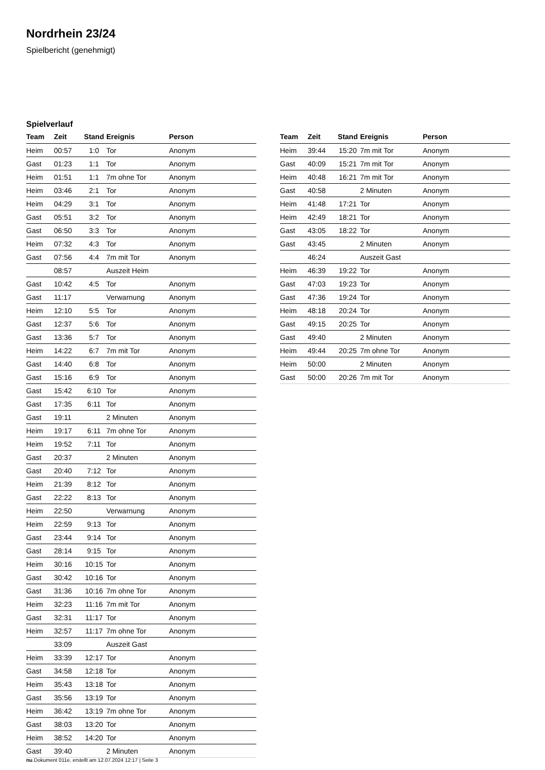Nordrhein 23/24
Spielbericht (genehmigt)
Spielverlauf
| Team | Zeit | Stand | Ereignis | Person |
| --- | --- | --- | --- | --- |
| Heim | 00:57 | 1:0 | Tor | Anonym |
| Gast | 01:23 | 1:1 | Tor | Anonym |
| Heim | 01:51 | 1:1 | 7m ohne Tor | Anonym |
| Heim | 03:46 | 2:1 | Tor | Anonym |
| Heim | 04:29 | 3:1 | Tor | Anonym |
| Gast | 05:51 | 3:2 | Tor | Anonym |
| Gast | 06:50 | 3:3 | Tor | Anonym |
| Heim | 07:32 | 4:3 | Tor | Anonym |
| Gast | 07:56 | 4:4 | 7m mit Tor | Anonym |
| | 08:57 | | Auszeit Heim | |
| Gast | 10:42 | 4:5 | Tor | Anonym |
| Gast | 11:17 | | Verwarnung | Anonym |
| Heim | 12:10 | 5:5 | Tor | Anonym |
| Gast | 12:37 | 5:6 | Tor | Anonym |
| Gast | 13:36 | 5:7 | Tor | Anonym |
| Heim | 14:22 | 6:7 | 7m mit Tor | Anonym |
| Gast | 14:40 | 6:8 | Tor | Anonym |
| Gast | 15:16 | 6:9 | Tor | Anonym |
| Gast | 15:42 | 6:10 | Tor | Anonym |
| Gast | 17:35 | 6:11 | Tor | Anonym |
| Gast | 19:11 | | 2 Minuten | Anonym |
| Heim | 19:17 | 6:11 | 7m ohne Tor | Anonym |
| Heim | 19:52 | 7:11 | Tor | Anonym |
| Gast | 20:37 | | 2 Minuten | Anonym |
| Gast | 20:40 | 7:12 | Tor | Anonym |
| Heim | 21:39 | 8:12 | Tor | Anonym |
| Gast | 22:22 | 8:13 | Tor | Anonym |
| Heim | 22:50 | | Verwarnung | Anonym |
| Heim | 22:59 | 9:13 | Tor | Anonym |
| Gast | 23:44 | 9:14 | Tor | Anonym |
| Gast | 28:14 | 9:15 | Tor | Anonym |
| Heim | 30:16 | 10:15 | Tor | Anonym |
| Gast | 30:42 | 10:16 | Tor | Anonym |
| Gast | 31:36 | 10:16 | 7m ohne Tor | Anonym |
| Heim | 32:23 | 11:16 | 7m mit Tor | Anonym |
| Gast | 32:31 | 11:17 | Tor | Anonym |
| Heim | 32:57 | 11:17 | 7m ohne Tor | Anonym |
| | 33:09 | | Auszeit Gast | |
| Heim | 33:39 | 12:17 | Tor | Anonym |
| Gast | 34:58 | 12:18 | Tor | Anonym |
| Heim | 35:43 | 13:18 | Tor | Anonym |
| Gast | 35:56 | 13:19 | Tor | Anonym |
| Heim | 36:42 | 13:19 | 7m ohne Tor | Anonym |
| Gast | 38:03 | 13:20 | Tor | Anonym |
| Heim | 38:52 | 14:20 | Tor | Anonym |
| Gast | 39:40 | | 2 Minuten | Anonym |
| Team | Zeit | Stand | Ereignis | Person |
| --- | --- | --- | --- | --- |
| Heim | 39:44 | 15:20 | 7m mit Tor | Anonym |
| Gast | 40:09 | 15:21 | 7m mit Tor | Anonym |
| Heim | 40:48 | 16:21 | 7m mit Tor | Anonym |
| Gast | 40:58 | | 2 Minuten | Anonym |
| Heim | 41:48 | 17:21 | Tor | Anonym |
| Heim | 42:49 | 18:21 | Tor | Anonym |
| Gast | 43:05 | 18:22 | Tor | Anonym |
| Gast | 43:45 | | 2 Minuten | Anonym |
| | 46:24 | | Auszeit Gast | |
| Heim | 46:39 | 19:22 | Tor | Anonym |
| Gast | 47:03 | 19:23 | Tor | Anonym |
| Gast | 47:36 | 19:24 | Tor | Anonym |
| Heim | 48:18 | 20:24 | Tor | Anonym |
| Gast | 49:15 | 20:25 | Tor | Anonym |
| Gast | 49:40 | | 2 Minuten | Anonym |
| Heim | 49:44 | 20:25 | 7m ohne Tor | Anonym |
| Heim | 50:00 | | 2 Minuten | Anonym |
| Gast | 50:00 | 20:26 | 7m mit Tor | Anonym |
nu.Dokument 011e, erstellt am 12.07.2024 12:17 | Seite 3